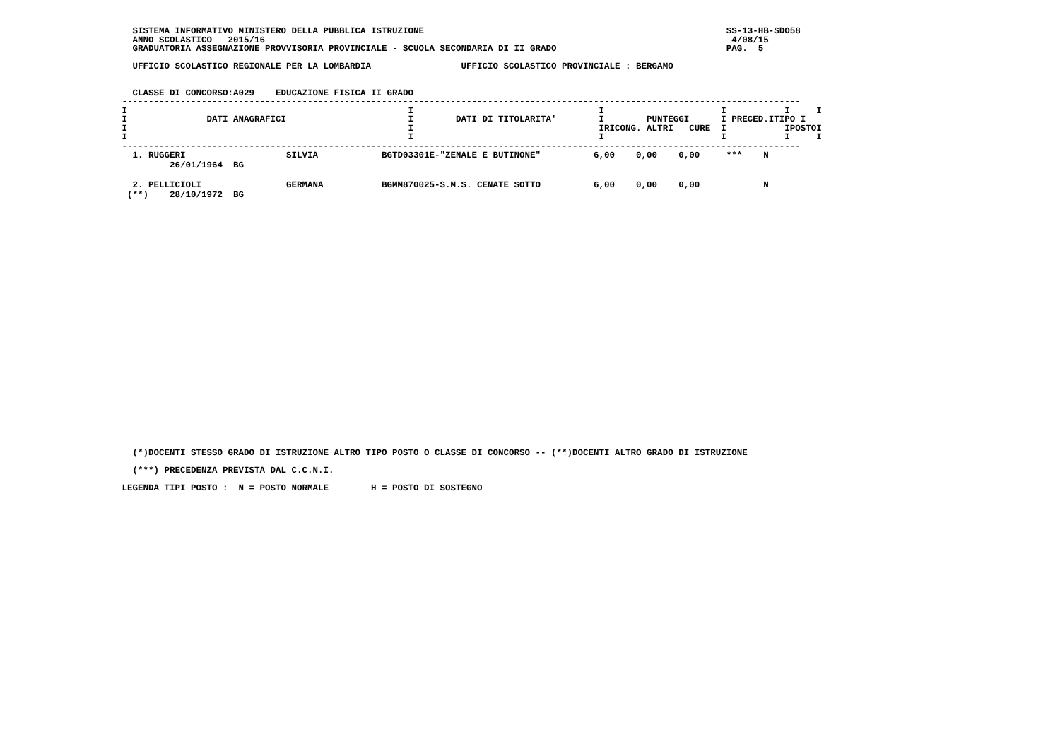SISTEMA INFORMATIVO MINISTERO DELLA PUBBLICA ISTRUZIONE                                                         SS-13-HB-SDO58
   ANNO SCOLASTICO   2015/16                                                                                        4/08/15
   GRADUATORIA ASSEGNAZIONE PROVVISORIA PROVINCIALE - SCUOLA SECONDARIA DI II GRADO                                PAG.  5

   UFFICIO SCOLASTICO REGIONALE PER LA LOMBARDIA                 UFFICIO SCOLASTICO PROVINCIALE : BERGAMO


   CLASSE DI CONCORSO:A029    EDUCAZIONE FISICA II GRADO
 --------------------------------------------------------------------------------------------------------------------------------
 I                                                     I                                   I                      I           I     I
 I               DATI ANAGRAFICI                       I        DATI DI TITOLARITA'        I        PUNTEGGI      I PRECED.ITIPO I
 I                                                     I                                   IRICONG. ALTRI   CURE  I           IPOSTOI
 I                                                     I                                   I                      I           I     I
 --------------------------------------------------------------------------------------------------------------------------------
| 1. RUGGERI SILVIA BGTD03301E-"ZENALE E BUTINONE" 6,00 0,00 0,00 *** N |
| 26/01/1964 BG |
| 2. PELLICIOLI GERMANA BGMM870025-S.M.S. CENATE SOTTO 6,00 0,00 0,00 N |
| (**) 28/10/1972 BG |
   (*)DOCENTI STESSO GRADO DI ISTRUZIONE ALTRO TIPO POSTO O CLASSE DI CONCORSO -- (**)DOCENTI ALTRO GRADO DI ISTRUZIONE

   (***) PRECEDENZA PREVISTA DAL C.C.N.I.

 LEGENDA TIPI POSTO :  N = POSTO NORMALE        H = POSTO DI SOSTEGNO